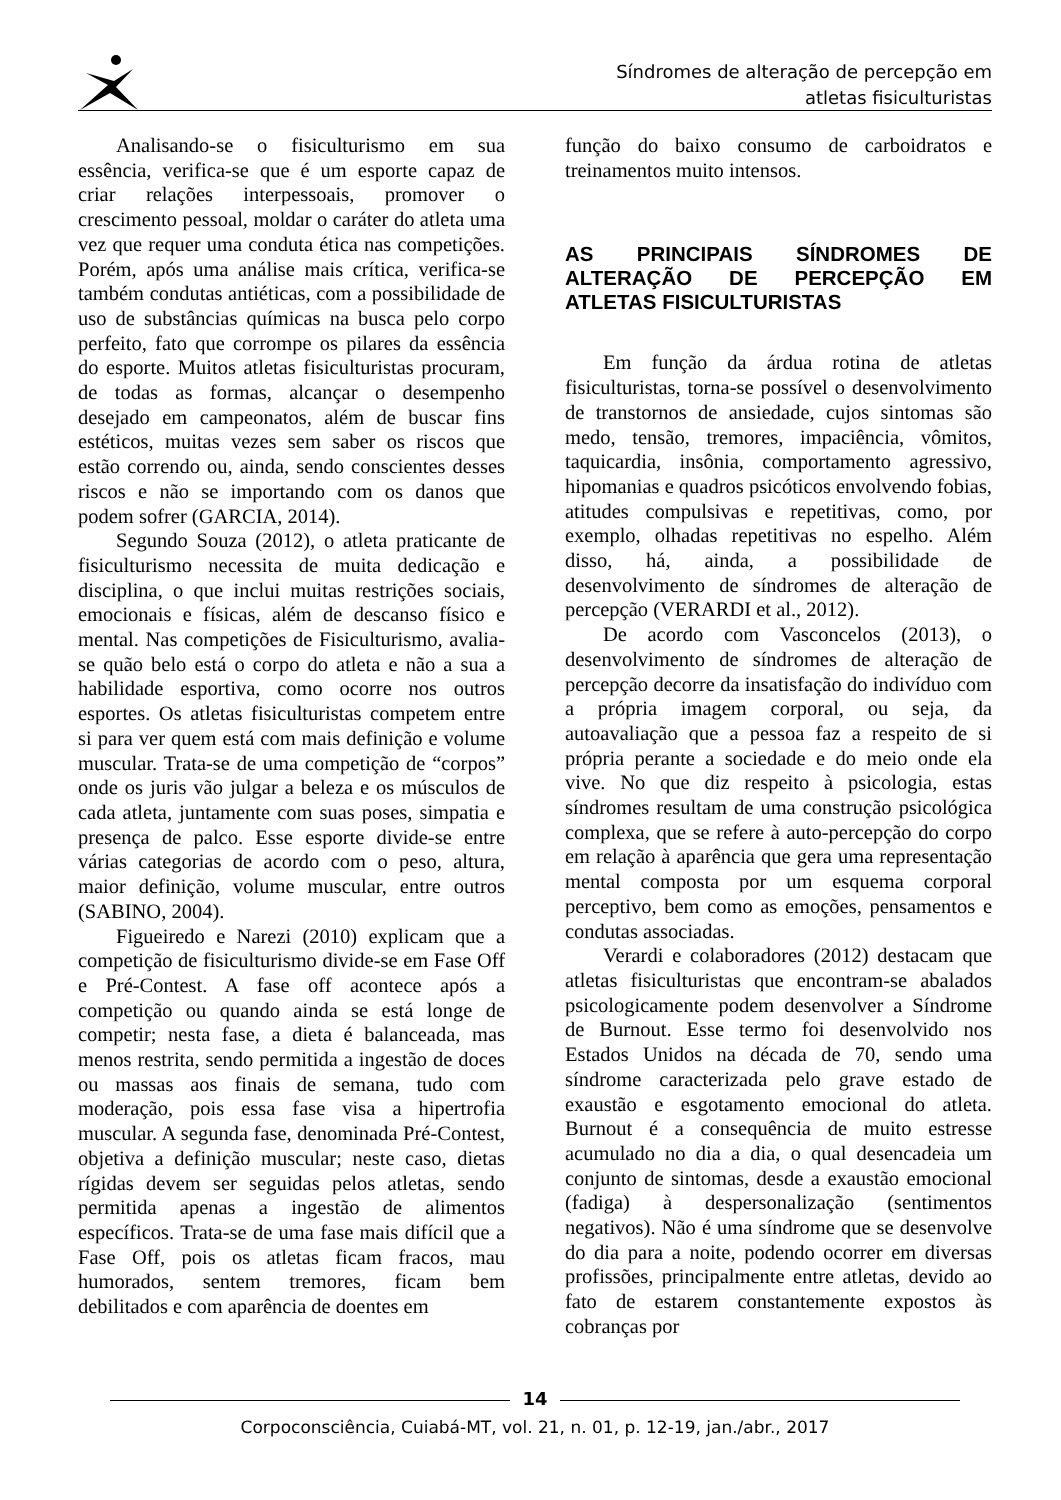Síndromes de alteração de percepção em
atletas fisiculturistas
Analisando-se o fisiculturismo em sua essência, verifica-se que é um esporte capaz de criar relações interpessoais, promover o crescimento pessoal, moldar o caráter do atleta uma vez que requer uma conduta ética nas competições. Porém, após uma análise mais crítica, verifica-se também condutas antiéticas, com a possibilidade de uso de substâncias químicas na busca pelo corpo perfeito, fato que corrompe os pilares da essência do esporte. Muitos atletas fisiculturistas procuram, de todas as formas, alcançar o desempenho desejado em campeonatos, além de buscar fins estéticos, muitas vezes sem saber os riscos que estão correndo ou, ainda, sendo conscientes desses riscos e não se importando com os danos que podem sofrer (GARCIA, 2014).
Segundo Souza (2012), o atleta praticante de fisiculturismo necessita de muita dedicação e disciplina, o que inclui muitas restrições sociais, emocionais e físicas, além de descanso físico e mental. Nas competições de Fisiculturismo, avalia-se quão belo está o corpo do atleta e não a sua a habilidade esportiva, como ocorre nos outros esportes. Os atletas fisiculturistas competem entre si para ver quem está com mais definição e volume muscular. Trata-se de uma competição de “corpos” onde os juris vão julgar a beleza e os músculos de cada atleta, juntamente com suas poses, simpatia e presença de palco. Esse esporte divide-se entre várias categorias de acordo com o peso, altura, maior definição, volume muscular, entre outros (SABINO, 2004).
Figueiredo e Narezi (2010) explicam que a competição de fisiculturismo divide-se em Fase Off e Pré-Contest. A fase off acontece após a competição ou quando ainda se está longe de competir; nesta fase, a dieta é balanceada, mas menos restrita, sendo permitida a ingestão de doces ou massas aos finais de semana, tudo com moderação, pois essa fase visa a hipertrofia muscular. A segunda fase, denominada Pré-Contest, objetiva a definição muscular; neste caso, dietas rígidas devem ser seguidas pelos atletas, sendo permitida apenas a ingestão de alimentos específicos. Trata-se de uma fase mais difícil que a Fase Off, pois os atletas ficam fracos, mau humorados, sentem tremores, ficam bem debilitados e com aparência de doentes em
função do baixo consumo de carboidratos e treinamentos muito intensos.
AS PRINCIPAIS SÍNDROMES DE ALTERAÇÃO DE PERCEPÇÃO EM ATLETAS FISICULTURISTAS
Em função da árdua rotina de atletas fisiculturistas, torna-se possível o desenvolvimento de transtornos de ansiedade, cujos sintomas são medo, tensão, tremores, impaciência, vômitos, taquicardia, insônia, comportamento agressivo, hipomanias e quadros psicóticos envolvendo fobias, atitudes compulsivas e repetitivas, como, por exemplo, olhadas repetitivas no espelho. Além disso, há, ainda, a possibilidade de desenvolvimento de síndromes de alteração de percepção (VERARDI et al., 2012).
De acordo com Vasconcelos (2013), o desenvolvimento de síndromes de alteração de percepção decorre da insatisfação do indivíduo com a própria imagem corporal, ou seja, da autoavaliação que a pessoa faz a respeito de si própria perante a sociedade e do meio onde ela vive. No que diz respeito à psicologia, estas síndromes resultam de uma construção psicológica complexa, que se refere à auto-percepção do corpo em relação à aparência que gera uma representação mental composta por um esquema corporal perceptivo, bem como as emoções, pensamentos e condutas associadas.
Verardi e colaboradores (2012) destacam que atletas fisiculturistas que encontram-se abalados psicologicamente podem desenvolver a Síndrome de Burnout. Esse termo foi desenvolvido nos Estados Unidos na década de 70, sendo uma síndrome caracterizada pelo grave estado de exaustão e esgotamento emocional do atleta. Burnout é a consequência de muito estresse acumulado no dia a dia, o qual desencadeia um conjunto de sintomas, desde a exaustão emocional (fadiga) à despersonalização (sentimentos negativos). Não é uma síndrome que se desenvolve do dia para a noite, podendo ocorrer em diversas profissões, principalmente entre atletas, devido ao fato de estarem constantemente expostos às cobranças por
14
Corpoconsciência, Cuiabá-MT, vol. 21, n. 01, p. 12-19, jan./abr., 2017